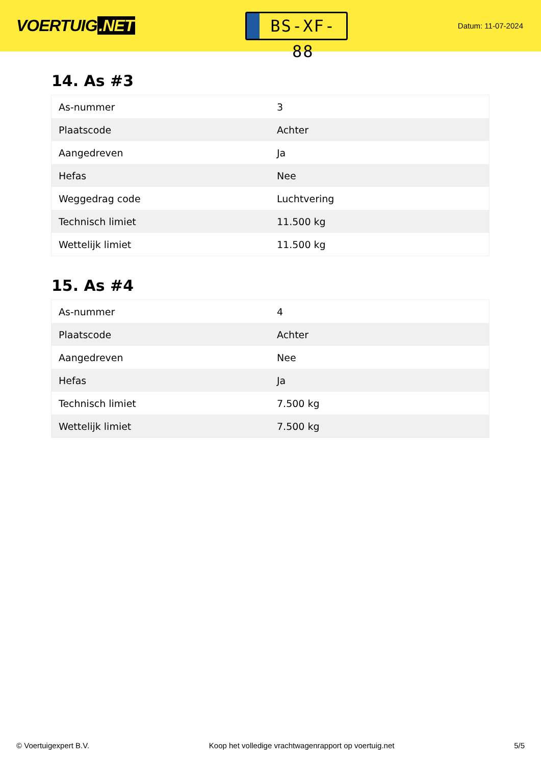VOERTUIG.NET
BS-XF-88
Datum: 11-07-2024
14. As #3
| As-nummer | 3 |
| Plaatscode | Achter |
| Aangedreven | Ja |
| Hefas | Nee |
| Weggedrag code | Luchtvering |
| Technisch limiet | 11.500 kg |
| Wettelijk limiet | 11.500 kg |
15. As #4
| As-nummer | 4 |
| Plaatscode | Achter |
| Aangedreven | Nee |
| Hefas | Ja |
| Technisch limiet | 7.500 kg |
| Wettelijk limiet | 7.500 kg |
© Voertuigexpert B.V. Koop het volledige vrachtwagenrapport op voertuig.net 5/5